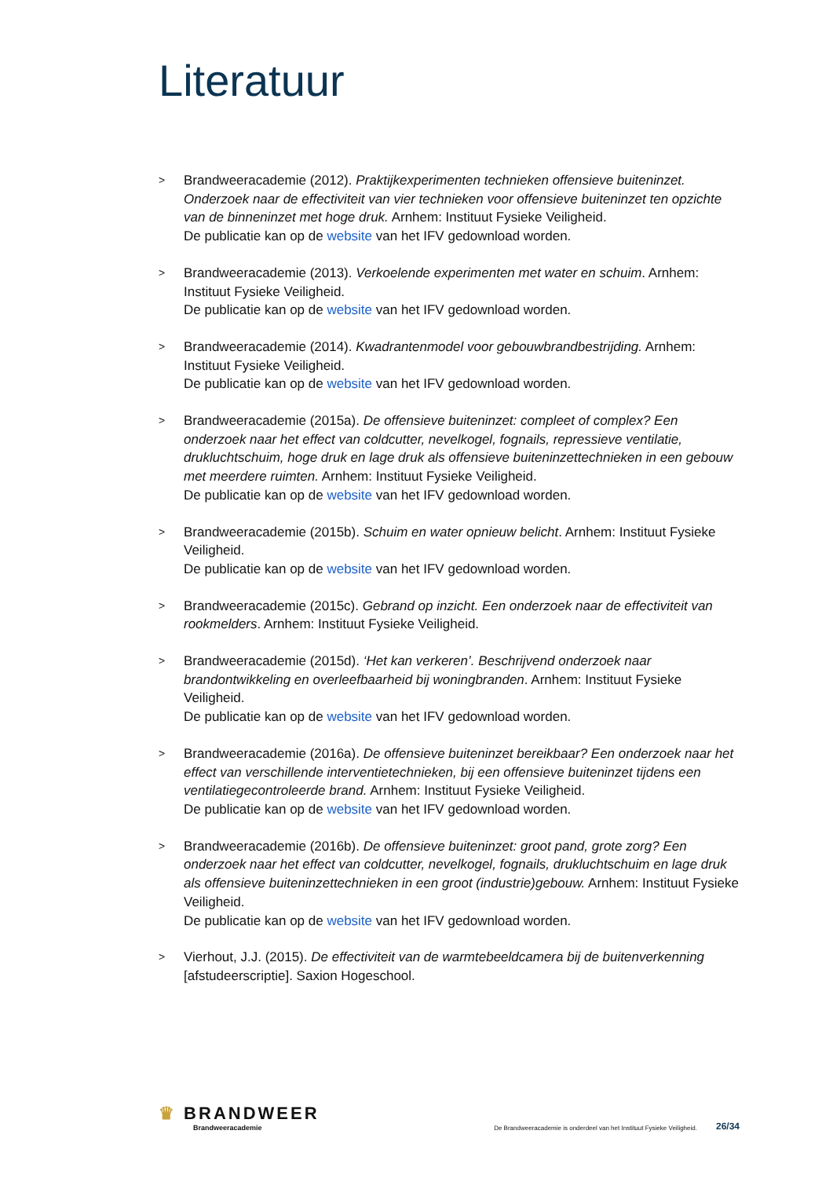Literatuur
> Brandweeracademie (2012). Praktijkexperimenten technieken offensieve buiteninzet. Onderzoek naar de effectiviteit van vier technieken voor offensieve buiteninzet ten opzichte van de binneninzet met hoge druk. Arnhem: Instituut Fysieke Veiligheid.
De publicatie kan op de website van het IFV gedownload worden.
> Brandweeracademie (2013). Verkoelende experimenten met water en schuim. Arnhem: Instituut Fysieke Veiligheid.
De publicatie kan op de website van het IFV gedownload worden.
> Brandweeracademie (2014). Kwadrantenmodel voor gebouwbrandbestrijding. Arnhem: Instituut Fysieke Veiligheid.
De publicatie kan op de website van het IFV gedownload worden.
> Brandweeracademie (2015a). De offensieve buiteninzet: compleet of complex? Een onderzoek naar het effect van coldcutter, nevelkogel, fognails, repressieve ventilatie, drukluchtschuim, hoge druk en lage druk als offensieve buiteninzettechnieken in een gebouw met meerdere ruimten. Arnhem: Instituut Fysieke Veiligheid.
De publicatie kan op de website van het IFV gedownload worden.
> Brandweeracademie (2015b). Schuim en water opnieuw belicht. Arnhem: Instituut Fysieke Veiligheid.
De publicatie kan op de website van het IFV gedownload worden.
> Brandweeracademie (2015c). Gebrand op inzicht. Een onderzoek naar de effectiviteit van rookmelders. Arnhem: Instituut Fysieke Veiligheid.
> Brandweeracademie (2015d). ‘Het kan verkeren’. Beschrijvend onderzoek naar brandontwikkeling en overleefbaarheid bij woningbranden. Arnhem: Instituut Fysieke Veiligheid.
De publicatie kan op de website van het IFV gedownload worden.
> Brandweeracademie (2016a). De offensieve buiteninzet bereikbaar? Een onderzoek naar het effect van verschillende interventietechnieken, bij een offensieve buiteninzet tijdens een ventilatiegecontroleerde brand. Arnhem: Instituut Fysieke Veiligheid.
De publicatie kan op de website van het IFV gedownload worden.
> Brandweeracademie (2016b). De offensieve buiteninzet: groot pand, grote zorg? Een onderzoek naar het effect van coldcutter, nevelkogel, fognails, drukluchtschuim en lage druk als offensieve buiteninzettechnieken in een groot (industrie)gebouw. Arnhem: Instituut Fysieke Veiligheid.
De publicatie kan op de website van het IFV gedownload worden.
> Vierhout, J.J. (2015). De effectiviteit van de warmtebeeldcamera bij de buitenverkenning [afstudeerscriptie]. Saxion Hogeschool.
♛ BRANDWEER
Brandweeracademie
De Brandweeracademie is onderdeel van het Instituut Fysieke Veiligheid.
26/34